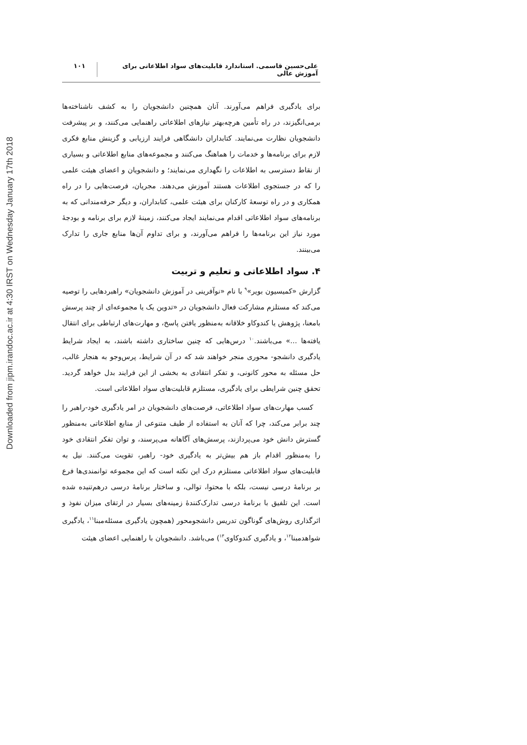Downloaded from jipm.irandoc.ac.ir at 4:30 IRST on Wednesday January 17th 2018
علی‌حسین قاسمی. استاندارد قابلیت‌های سواد اطلاعاتی برای آموزش عالی
۱۰۱
برای یادگیری فراهم می‌آورند. آنان همچنین دانشجویان را به کشف ناشناخته‌ها برمی‌انگیزند، در راه تأمین هرچه‌بهتر نیازهای اطلاعاتی راهنمایی می‌کنند، و بر پیشرفت دانشجویان نظارت می‌نمایند. کتابداران دانشگاهی فرایند ارزیابی و گزینش منابع فکری لازم برای برنامه‌ها و خدمات را هماهنگ می‌کنند و مجموعه‌های منابع اطلاعاتی و بسیاری از نقاط دسترسی به اطلاعات را نگهداری می‌نمایند؛ و دانشجویان و اعضای هیئت علمی را که در جستجوی اطلاعات هستند آموزش می‌دهند. مجریان، فرصت‌هایی را در راه همکاری و در راه توسعهٔ کارکنان برای هیئت علمی، کتابداران، و دیگر حرفه‌مندانی که به برنامه‌های سواد اطلاعاتی اقدام می‌نمایند ایجاد می‌کنند، زمینهٔ لازم برای برنامه و بودجهٔ مورد نیاز این برنامه‌ها را فراهم می‌آورند، و برای تداوم آن‌ها منابع جاری را تدارک می‌بینند.
۴. سواد اطلاعاتی و تعلیم و تربیت
گزارش «کمیسیون بویر»<sup>۹</sup> با نام «نوآفرینی در آموزش دانشجویان» راهبردهایی را توصیه می‌کند که مستلزم مشارکت فعال دانشجویان در «تدوین یک یا مجموعه‌ای از چند پرسش بامعنا، پژوهش یا کندوکاو خلاقانه به‌منظور یافتن پاسخ، و مهارت‌های ارتباطی برای انتقال یافته‌ها ...» می‌باشند.<sup>۱۰</sup> درس‌هایی که چنین ساختاری داشته باشند، به ایجاد شرایط یادگیری دانشجو- محوری منجر خواهند شد که در آن شرایط، پرس‌وجو به هنجار غالب، حل مسئله به محور کانونی، و تفکر انتقادی به بخشی از این فرایند بدل خواهد گردید. تحقق چنین شرایطی برای یادگیری، مستلزم قابلیت‌های سواد اطلاعاتی است.
کسب مهارت‌های سواد اطلاعاتی، فرصت‌های دانشجویان در امر یادگیری خود-راهبر را چند برابر می‌کند، چرا که آنان به استفاده از طیف متنوعی از منابع اطلاعاتی به‌منظور گسترش دانش خود می‌پردازند، پرسش‌های آگاهانه می‌پرسند، و توان تفکر انتقادی خود را به‌منظور اقدام باز هم بیش‌تر به یادگیری خود- راهبر، تقویت می‌کنند. نیل به قابلیت‌های سواد اطلاعاتی مستلزم درک این نکته است که این مجموعه توانمندی‌ها فرع بر برنامهٔ درسی نیست، بلکه با محتوا، توالی، و ساختار برنامهٔ درسی درهم‌تنیده شده است. این تلفیق با برنامهٔ درسی تدارک‌کنندهٔ زمینه‌های بسیار در ارتقای میزان نفوذ و اثرگذاری روش‌های گوناگون تدریس دانشجومحور (همچون یادگیری مسئله‌مبنا<sup>۱۱</sup>، یادگیری شواهدمبنا<sup>۱۲</sup>، و یادگیری کندوکاوی<sup>۱۳</sup>) می‌باشد. دانشجویان با راهنمایی اعضای هیئت